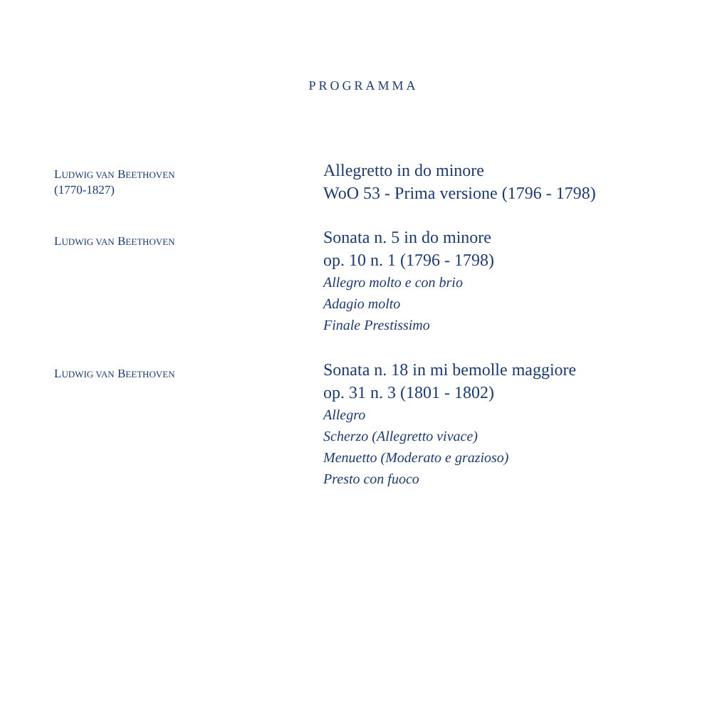PROGRAMMA
LUDWIG VAN BEETHOVEN
(1770-1827)
Allegretto in do minore
WoO 53 - Prima versione (1796 - 1798)
LUDWIG VAN BEETHOVEN
Sonata n. 5 in do minore
op. 10 n. 1 (1796 - 1798)
Allegro molto e con brio
Adagio molto
Finale Prestissimo
LUDWIG VAN BEETHOVEN
Sonata n. 18 in mi bemolle maggiore
op. 31 n. 3 (1801 - 1802)
Allegro
Scherzo (Allegretto vivace)
Menuetto (Moderato e grazioso)
Presto con fuoco